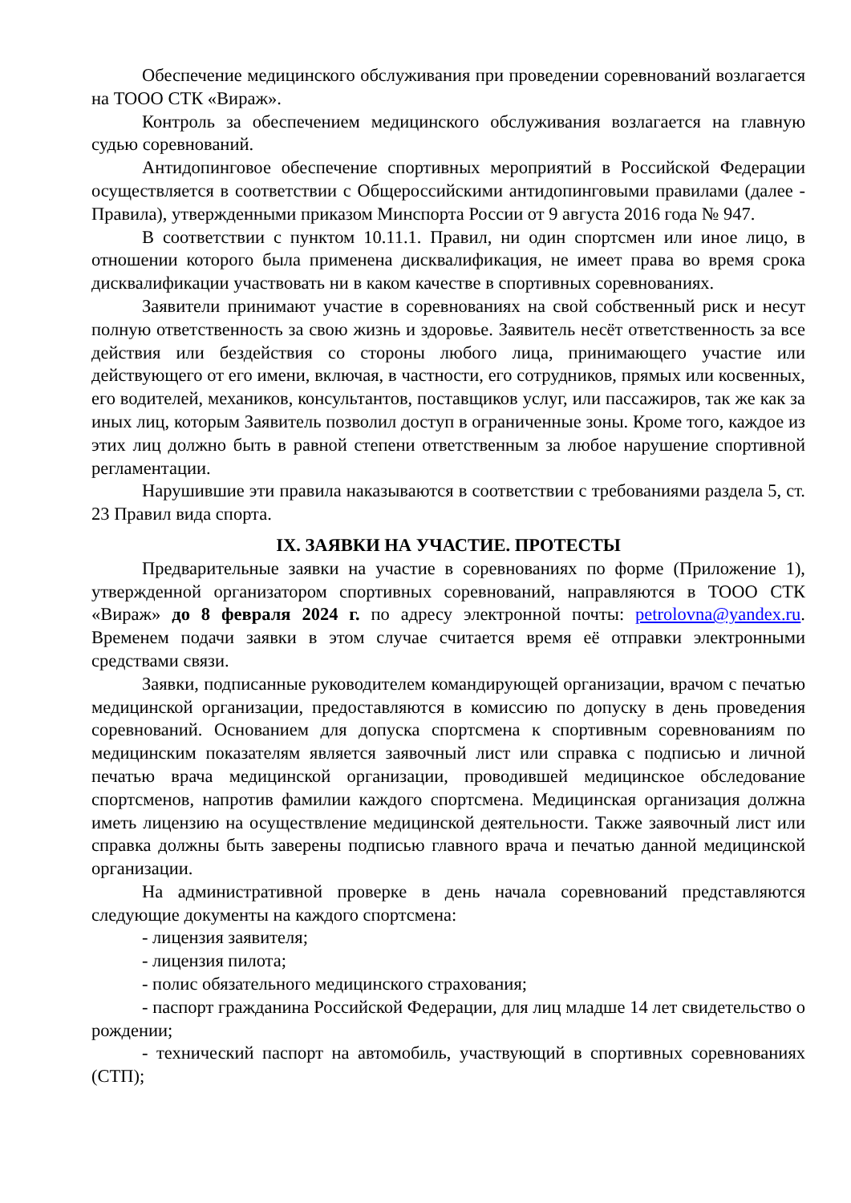Обеспечение медицинского обслуживания при проведении соревнований возлагается на ТООО СТК «Вираж».
Контроль за обеспечением медицинского обслуживания возлагается на главную судью соревнований.
Антидопинговое обеспечение спортивных мероприятий в Российской Федерации осуществляется в соответствии с Общероссийскими антидопинговыми правилами (далее - Правила), утвержденными приказом Минспорта России от 9 августа 2016 года № 947.
В соответствии с пунктом 10.11.1. Правил, ни один спортсмен или иное лицо, в отношении которого была применена дисквалификация, не имеет права во время срока дисквалификации участвовать ни в каком качестве в спортивных соревнованиях.
Заявители принимают участие в соревнованиях на свой собственный риск и несут полную ответственность за свою жизнь и здоровье. Заявитель несёт ответственность за все действия или бездействия со стороны любого лица, принимающего участие или действующего от его имени, включая, в частности, его сотрудников, прямых или косвенных, его водителей, механиков, консультантов, поставщиков услуг, или пассажиров, так же как за иных лиц, которым Заявитель позволил доступ в ограниченные зоны. Кроме того, каждое из этих лиц должно быть в равной степени ответственным за любое нарушение спортивной регламентации.
Нарушившие эти правила наказываются в соответствии с требованиями раздела 5, ст. 23 Правил вида спорта.
IX. ЗАЯВКИ НА УЧАСТИЕ. ПРОТЕСТЫ
Предварительные заявки на участие в соревнованиях по форме (Приложение 1), утвержденной организатором спортивных соревнований, направляются в ТООО СТК «Вираж» до 8 февраля 2024 г. по адресу электронной почты: petrolovna@yandex.ru. Временем подачи заявки в этом случае считается время её отправки электронными средствами связи.
Заявки, подписанные руководителем командирующей организации, врачом с печатью медицинской организации, предоставляются в комиссию по допуску в день проведения соревнований. Основанием для допуска спортсмена к спортивным соревнованиям по медицинским показателям является заявочный лист или справка с подписью и личной печатью врача медицинской организации, проводившей медицинское обследование спортсменов, напротив фамилии каждого спортсмена. Медицинская организация должна иметь лицензию на осуществление медицинской деятельности. Также заявочный лист или справка должны быть заверены подписью главного врача и печатью данной медицинской организации.
На административной проверке в день начала соревнований представляются следующие документы на каждого спортсмена:
- лицензия заявителя;
- лицензия пилота;
- полис обязательного медицинского страхования;
- паспорт гражданина Российской Федерации, для лиц младше 14 лет свидетельство о рождении;
- технический паспорт на автомобиль, участвующий в спортивных соревнованиях (СТП);